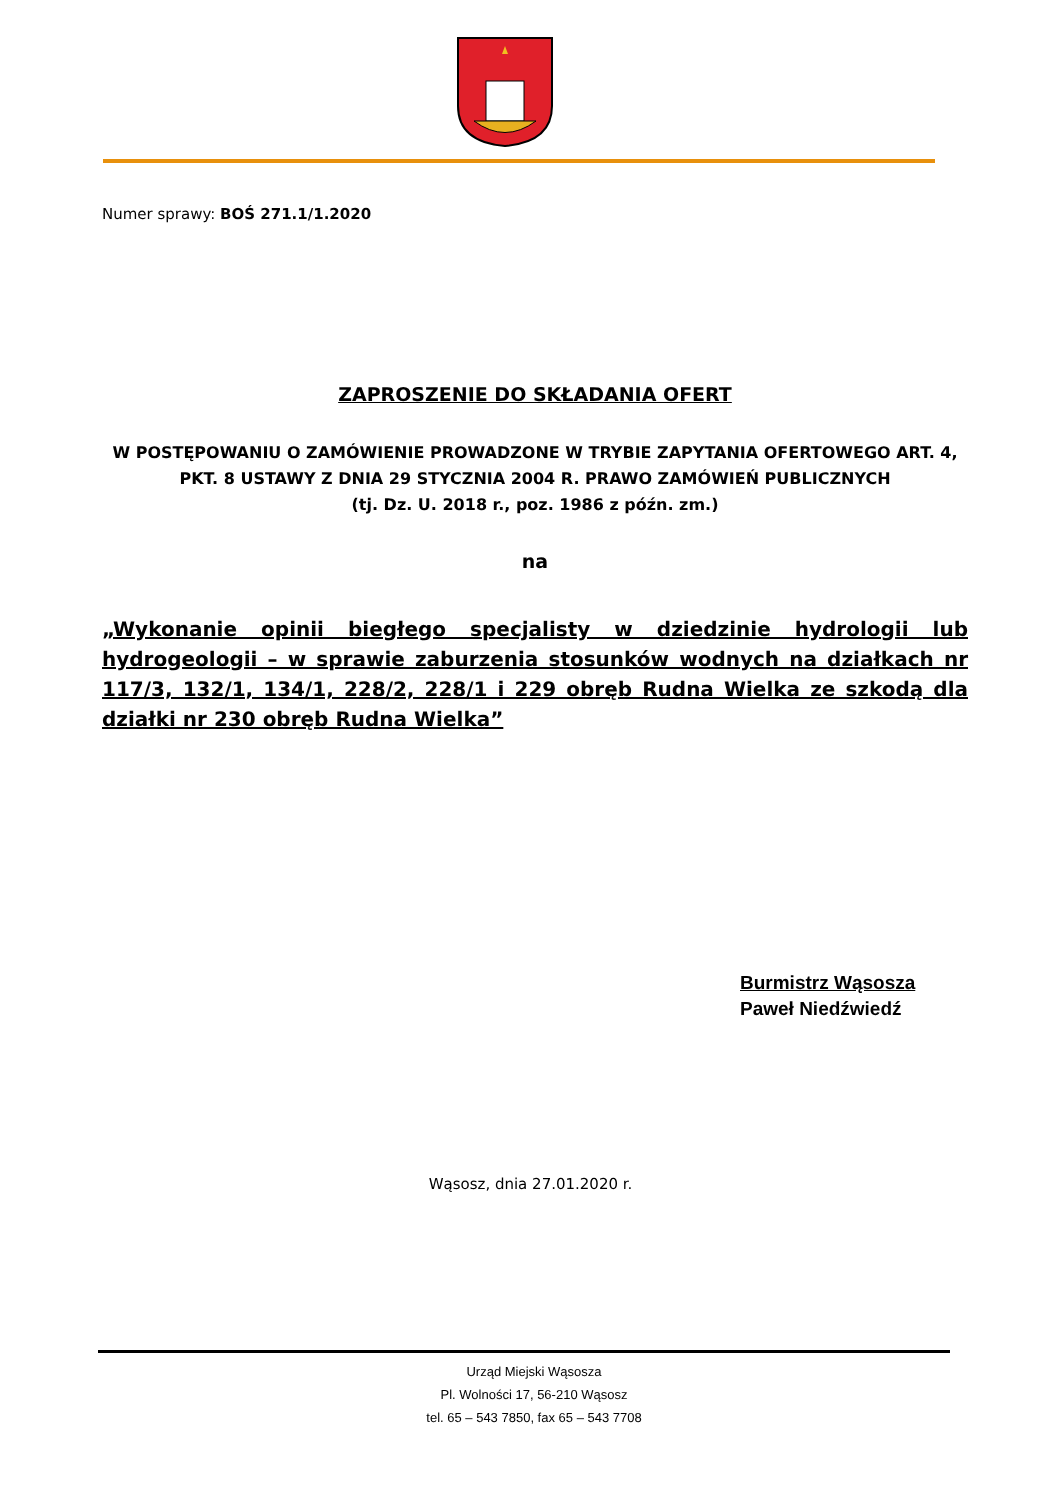Numer sprawy: BOŚ 271.1/1.2020
ZAPROSZENIE DO SKŁADANIA OFERT
W POSTĘPOWANIU O ZAMÓWIENIE PROWADZONE W TRYBIE ZAPYTANIA OFERTOWEGO ART. 4, PKT. 8 USTAWY Z DNIA 29 STYCZNIA 2004 R. PRAWO ZAMÓWIEŃ PUBLICZNYCH
(tj. Dz. U. 2018 r., poz. 1986 z późn. zm.)
na
„Wykonanie opinii biegłego specjalisty w dziedzinie hydrologii lub hydrogeologii – w sprawie zaburzenia stosunków wodnych na działkach nr 117/3, 132/1, 134/1, 228/2, 228/1 i 229 obręb Rudna Wielka ze szkodą dla działki nr 230 obręb Rudna Wielka”
Burmistrz Wąsosza
Paweł Niedźwiedź
Wąsosz, dnia 27.01.2020 r.
Urząd Miejski Wąsosza
Pl. Wolności 17, 56-210 Wąsosz
tel. 65 – 543 7850, fax 65 – 543 7708